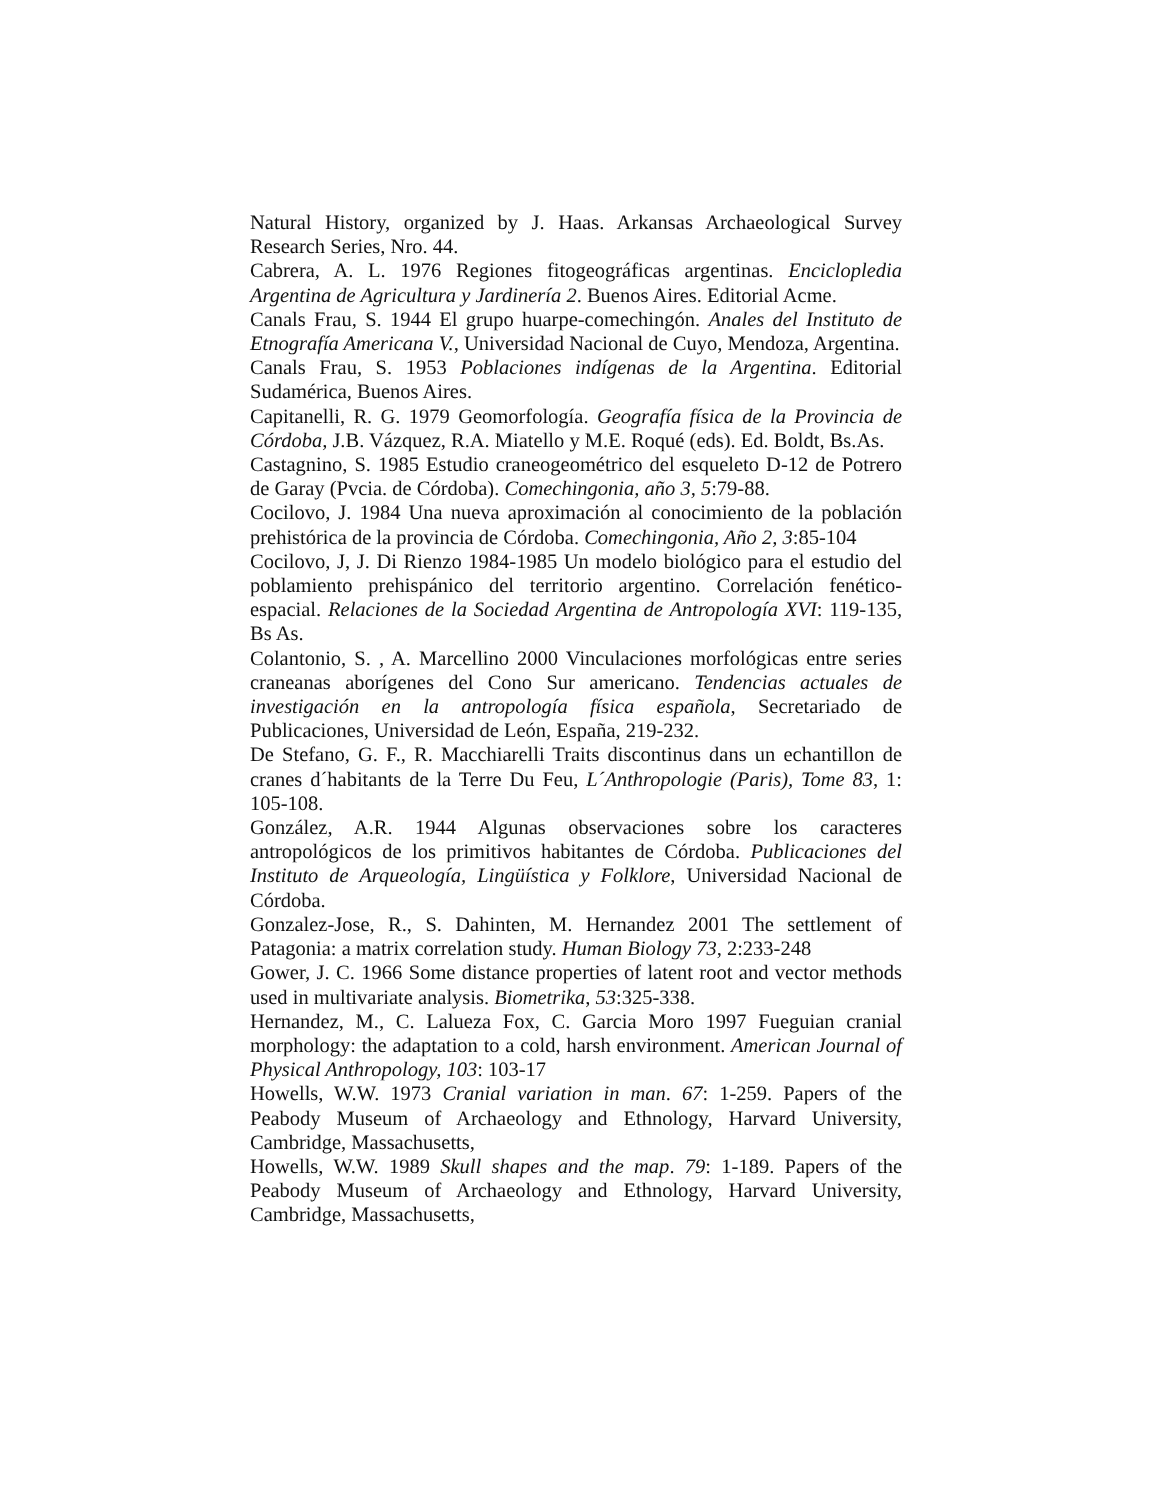Natural History, organized by J. Haas. Arkansas Archaeological Survey Research Series, Nro. 44.
Cabrera, A. L. 1976 Regiones fitogeográficas argentinas. Enciclopledia Argentina de Agricultura y Jardinería 2. Buenos Aires. Editorial Acme.
Canals Frau, S. 1944 El grupo huarpe-comechingón. Anales del Instituto de Etnografía Americana V., Universidad Nacional de Cuyo, Mendoza, Argentina.
Canals Frau, S. 1953 Poblaciones indígenas de la Argentina. Editorial Sudamérica, Buenos Aires.
Capitanelli, R. G. 1979 Geomorfología. Geografía física de la Provincia de Córdoba, J.B. Vázquez, R.A. Miatello y M.E. Roqué (eds). Ed. Boldt, Bs.As.
Castagnino, S. 1985 Estudio craneogeométrico del esqueleto D-12 de Potrero de Garay (Pvcia. de Córdoba). Comechingonia, año 3, 5:79-88.
Cocilovo, J. 1984 Una nueva aproximación al conocimiento de la población prehistórica de la provincia de Córdoba. Comechingonia, Año 2, 3:85-104
Cocilovo, J, J. Di Rienzo 1984-1985 Un modelo biológico para el estudio del poblamiento prehispánico del territorio argentino. Correlación fenético-espacial. Relaciones de la Sociedad Argentina de Antropología XVI: 119-135, Bs As.
Colantonio, S. , A. Marcellino 2000 Vinculaciones morfológicas entre series craneanas aborígenes del Cono Sur americano. Tendencias actuales de investigación en la antropología física española, Secretariado de Publicaciones, Universidad de León, España, 219-232.
De Stefano, G. F., R. Macchiarelli Traits discontinus dans un echantillon de cranes d´habitants de la Terre Du Feu, L´Anthropologie (Paris), Tome 83, 1: 105-108.
González, A.R. 1944 Algunas observaciones sobre los caracteres antropológicos de los primitivos habitantes de Córdoba. Publicaciones del Instituto de Arqueología, Lingüística y Folklore, Universidad Nacional de Córdoba.
Gonzalez-Jose, R., S. Dahinten, M. Hernandez 2001 The settlement of Patagonia: a matrix correlation study. Human Biology 73, 2:233-248
Gower, J. C. 1966 Some distance properties of latent root and vector methods used in multivariate analysis. Biometrika, 53:325-338.
Hernandez, M., C. Lalueza Fox, C. Garcia Moro 1997 Fueguian cranial morphology: the adaptation to a cold, harsh environment. American Journal of Physical Anthropology, 103: 103-17
Howells, W.W. 1973 Cranial variation in man. 67: 1-259. Papers of the Peabody Museum of Archaeology and Ethnology, Harvard University, Cambridge, Massachusetts,
Howells, W.W. 1989 Skull shapes and the map. 79: 1-189. Papers of the Peabody Museum of Archaeology and Ethnology, Harvard University, Cambridge, Massachusetts,